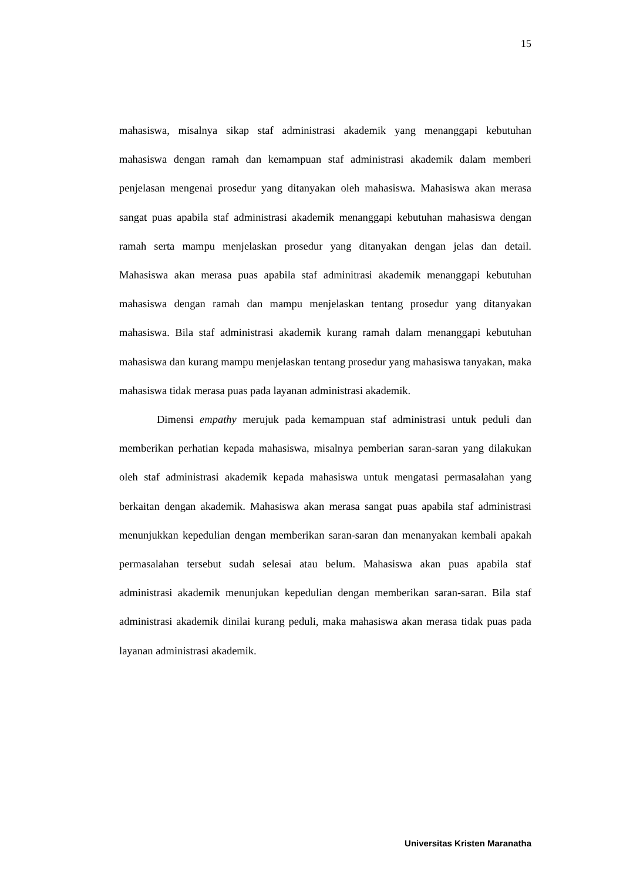15
mahasiswa, misalnya sikap staf administrasi akademik yang menanggapi kebutuhan mahasiswa dengan ramah dan kemampuan staf administrasi akademik dalam memberi penjelasan mengenai prosedur yang ditanyakan oleh mahasiswa. Mahasiswa akan merasa sangat puas apabila staf administrasi akademik menanggapi kebutuhan mahasiswa dengan ramah serta mampu menjelaskan prosedur yang ditanyakan dengan jelas dan detail. Mahasiswa akan merasa puas apabila staf adminitrasi akademik menanggapi kebutuhan mahasiswa dengan ramah dan mampu menjelaskan tentang prosedur yang ditanyakan mahasiswa. Bila staf administrasi akademik kurang ramah dalam menanggapi kebutuhan mahasiswa dan kurang mampu menjelaskan tentang prosedur yang mahasiswa tanyakan, maka mahasiswa tidak merasa puas pada layanan administrasi akademik.
Dimensi empathy merujuk pada kemampuan staf administrasi untuk peduli dan memberikan perhatian kepada mahasiswa, misalnya pemberian saran-saran yang dilakukan oleh staf administrasi akademik kepada mahasiswa untuk mengatasi permasalahan yang berkaitan dengan akademik. Mahasiswa akan merasa sangat puas apabila staf administrasi menunjukkan kepedulian dengan memberikan saran-saran dan menanyakan kembali apakah permasalahan tersebut sudah selesai atau belum. Mahasiswa akan puas apabila staf administrasi akademik menunjukan kepedulian dengan memberikan saran-saran. Bila staf administrasi akademik dinilai kurang peduli, maka mahasiswa akan merasa tidak puas pada layanan administrasi akademik.
Universitas Kristen Maranatha